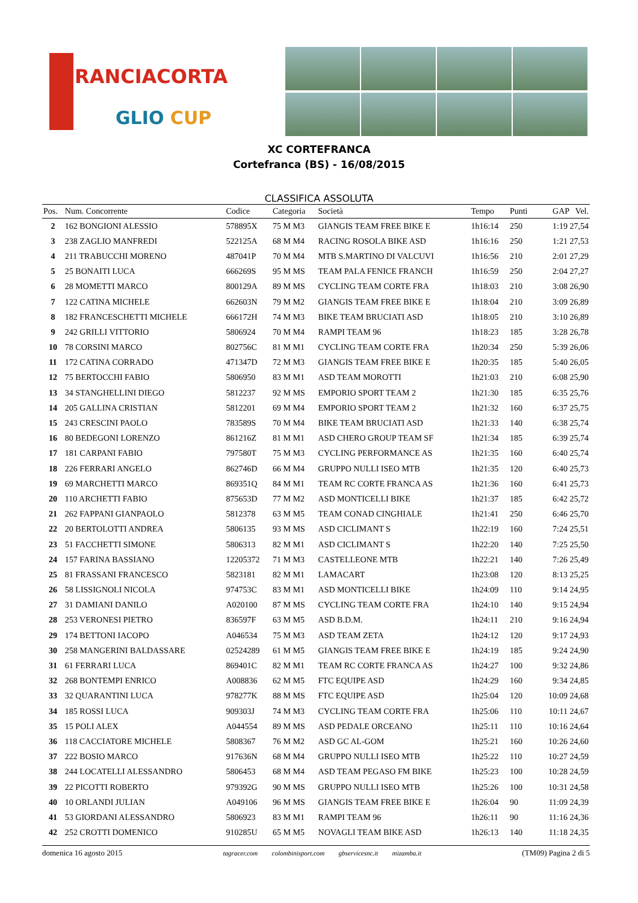RANCIACORTA
GLIO CUP
XC CORTEFRANCA
Cortefranca (BS) - 16/08/2015
CLASSIFICA ASSOLUTA
| Pos. | Num. Concorrente | Codice | Categoria | Società | Tempo | Punti | GAP Vel. |
| --- | --- | --- | --- | --- | --- | --- | --- |
| 2 | 162 BONGIONI ALESSIO | 578895X | 75 M M3 | GIANGIS TEAM FREE BIKE E | 1h16:14 | 250 | 1:19 27,54 |
| 3 | 238 ZAGLIO MANFREDI | 522125A | 68 M M4 | RACING ROSOLA BIKE ASD | 1h16:16 | 250 | 1:21 27,53 |
| 4 | 211 TRABUCCHI MORENO | 487041P | 70 M M4 | MTB S.MARTINO DI VALCUVI | 1h16:56 | 210 | 2:01 27,29 |
| 5 | 25 BONAITI LUCA | 666269S | 95 M MS | TEAM PALA FENICE FRANCH | 1h16:59 | 250 | 2:04 27,27 |
| 6 | 28 MOMETTI MARCO | 800129A | 89 M MS | CYCLING TEAM CORTE FRA | 1h18:03 | 210 | 3:08 26,90 |
| 7 | 122 CATINA MICHELE | 662603N | 79 M M2 | GIANGIS TEAM FREE BIKE E | 1h18:04 | 210 | 3:09 26,89 |
| 8 | 182 FRANCESCHETTI MICHELE | 666172H | 74 M M3 | BIKE TEAM BRUCIATI ASD | 1h18:05 | 210 | 3:10 26,89 |
| 9 | 242 GRILLI VITTORIO | 5806924 | 70 M M4 | RAMPI TEAM 96 | 1h18:23 | 185 | 3:28 26,78 |
| 10 | 78 CORSINI MARCO | 802756C | 81 M M1 | CYCLING TEAM CORTE FRA | 1h20:34 | 250 | 5:39 26,06 |
| 11 | 172 CATINA CORRADO | 471347D | 72 M M3 | GIANGIS TEAM FREE BIKE E | 1h20:35 | 185 | 5:40 26,05 |
| 12 | 75 BERTOCCHI FABIO | 5806950 | 83 M M1 | ASD TEAM MOROTTI | 1h21:03 | 210 | 6:08 25,90 |
| 13 | 34 STANGHELLINI DIEGO | 5812237 | 92 M MS | EMPORIO SPORT TEAM 2 | 1h21:30 | 185 | 6:35 25,76 |
| 14 | 205 GALLINA CRISTIAN | 5812201 | 69 M M4 | EMPORIO SPORT TEAM 2 | 1h21:32 | 160 | 6:37 25,75 |
| 15 | 243 CRESCINI PAOLO | 783589S | 70 M M4 | BIKE TEAM BRUCIATI ASD | 1h21:33 | 140 | 6:38 25,74 |
| 16 | 80 BEDEGONI LORENZO | 861216Z | 81 M M1 | ASD CHERO GROUP TEAM SF | 1h21:34 | 185 | 6:39 25,74 |
| 17 | 181 CARPANI FABIO | 797580T | 75 M M3 | CYCLING PERFORMANCE AS | 1h21:35 | 160 | 6:40 25,74 |
| 18 | 226 FERRARI ANGELO | 862746D | 66 M M4 | GRUPPO NULLI ISEO MTB | 1h21:35 | 120 | 6:40 25,73 |
| 19 | 69 MARCHETTI MARCO | 869351Q | 84 M M1 | TEAM RC CORTE FRANCA AS | 1h21:36 | 160 | 6:41 25,73 |
| 20 | 110 ARCHETTI FABIO | 875653D | 77 M M2 | ASD MONTICELLI BIKE | 1h21:37 | 185 | 6:42 25,72 |
| 21 | 262 FAPPANI GIANPAOLO | 5812378 | 63 M M5 | TEAM CONAD CINGHIALE | 1h21:41 | 250 | 6:46 25,70 |
| 22 | 20 BERTOLOTTI ANDREA | 5806135 | 93 M MS | ASD CICLIMANT S | 1h22:19 | 160 | 7:24 25,51 |
| 23 | 51 FACCHETTI SIMONE | 5806313 | 82 M M1 | ASD CICLIMANT S | 1h22:20 | 140 | 7:25 25,50 |
| 24 | 157 FARINA BASSIANO | 12205372 | 71 M M3 | CASTELLEONE MTB | 1h22:21 | 140 | 7:26 25,49 |
| 25 | 81 FRASSANI FRANCESCO | 5823181 | 82 M M1 | LAMACART | 1h23:08 | 120 | 8:13 25,25 |
| 26 | 58 LISSIGNOLI NICOLA | 974753C | 83 M M1 | ASD MONTICELLI BIKE | 1h24:09 | 110 | 9:14 24,95 |
| 27 | 31 DAMIANI DANILO | A020100 | 87 M MS | CYCLING TEAM CORTE FRA | 1h24:10 | 140 | 9:15 24,94 |
| 28 | 253 VERONESI PIETRO | 836597F | 63 M M5 | ASD B.D.M. | 1h24:11 | 210 | 9:16 24,94 |
| 29 | 174 BETTONI IACOPO | A046534 | 75 M M3 | ASD TEAM ZETA | 1h24:12 | 120 | 9:17 24,93 |
| 30 | 258 MANGERINI BALDASSARE | 02524289 | 61 M M5 | GIANGIS TEAM FREE BIKE E | 1h24:19 | 185 | 9:24 24,90 |
| 31 | 61 FERRARI LUCA | 869401C | 82 M M1 | TEAM RC CORTE FRANCA AS | 1h24:27 | 100 | 9:32 24,86 |
| 32 | 268 BONTEMPI ENRICO | A008836 | 62 M M5 | FTC EQUIPE ASD | 1h24:29 | 160 | 9:34 24,85 |
| 33 | 32 QUARANTINI LUCA | 978277K | 88 M MS | FTC EQUIPE ASD | 1h25:04 | 120 | 10:09 24,68 |
| 34 | 185 ROSSI LUCA | 909303J | 74 M M3 | CYCLING TEAM CORTE FRA | 1h25:06 | 110 | 10:11 24,67 |
| 35 | 15 POLI ALEX | A044554 | 89 M MS | ASD PEDALE ORCEANO | 1h25:11 | 110 | 10:16 24,64 |
| 36 | 118 CACCIATORE MICHELE | 5808367 | 76 M M2 | ASD GC AL-GOM | 1h25:21 | 160 | 10:26 24,60 |
| 37 | 222 BOSIO MARCO | 917636N | 68 M M4 | GRUPPO NULLI ISEO MTB | 1h25:22 | 110 | 10:27 24,59 |
| 38 | 244 LOCATELLI ALESSANDRO | 5806453 | 68 M M4 | ASD TEAM PEGASO FM BIKE | 1h25:23 | 100 | 10:28 24,59 |
| 39 | 22 PICOTTI ROBERTO | 979392G | 90 M MS | GRUPPO NULLI ISEO MTB | 1h25:26 | 100 | 10:31 24,58 |
| 40 | 10 ORLANDI JULIAN | A049106 | 96 M MS | GIANGIS TEAM FREE BIKE E | 1h26:04 | 90 | 11:09 24,39 |
| 41 | 53 GIORDANI ALESSANDRO | 5806923 | 83 M M1 | RAMPI TEAM 96 | 1h26:11 | 90 | 11:16 24,36 |
| 42 | 252 CROTTI DOMENICO | 910285U | 65 M M5 | NOVAGLI TEAM BIKE ASD | 1h26:13 | 140 | 11:18 24,35 |
domenica 16 agosto 2015 tagracer.com colombinisport.com gbservicesnc.it mizamba.it (TM09) Pagina 2 di 5